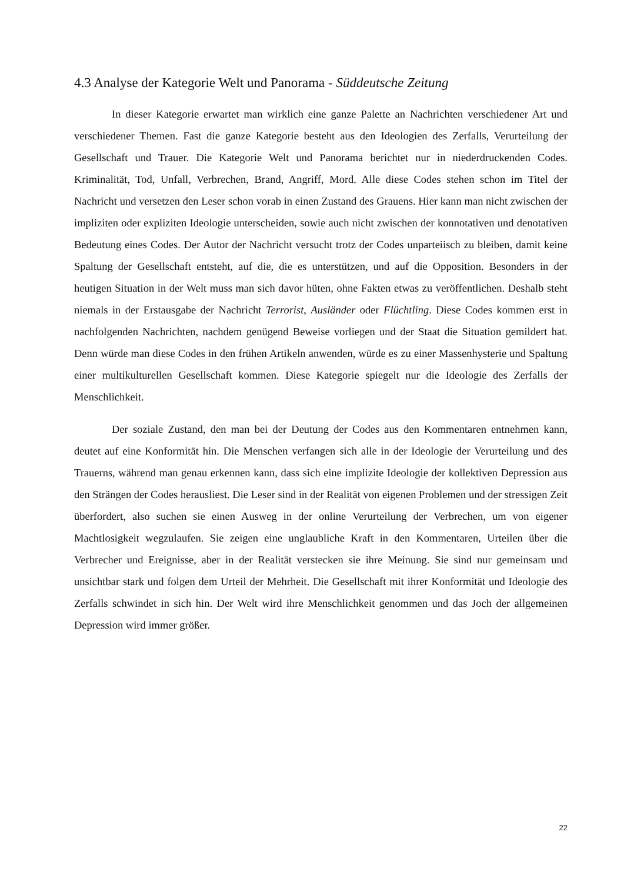4.3 Analyse der Kategorie Welt und Panorama - Süddeutsche Zeitung
In dieser Kategorie erwartet man wirklich eine ganze Palette an Nachrichten verschiedener Art und verschiedener Themen. Fast die ganze Kategorie besteht aus den Ideologien des Zerfalls, Verurteilung der Gesellschaft und Trauer. Die Kategorie Welt und Panorama berichtet nur in niederdruckenden Codes. Kriminalität, Tod, Unfall, Verbrechen, Brand, Angriff, Mord. Alle diese Codes stehen schon im Titel der Nachricht und versetzen den Leser schon vorab in einen Zustand des Grauens. Hier kann man nicht zwischen der impliziten oder expliziten Ideologie unterscheiden, sowie auch nicht zwischen der konnotativen und denotativen Bedeutung eines Codes. Der Autor der Nachricht versucht trotz der Codes unparteiisch zu bleiben, damit keine Spaltung der Gesellschaft entsteht, auf die, die es unterstützen, und auf die Opposition. Besonders in der heutigen Situation in der Welt muss man sich davor hüten, ohne Fakten etwas zu veröffentlichen. Deshalb steht niemals in der Erstausgabe der Nachricht Terrorist, Ausländer oder Flüchtling. Diese Codes kommen erst in nachfolgenden Nachrichten, nachdem genügend Beweise vorliegen und der Staat die Situation gemildert hat. Denn würde man diese Codes in den frühen Artikeln anwenden, würde es zu einer Massenhysterie und Spaltung einer multikulturellen Gesellschaft kommen. Diese Kategorie spiegelt nur die Ideologie des Zerfalls der Menschlichkeit.
Der soziale Zustand, den man bei der Deutung der Codes aus den Kommentaren entnehmen kann, deutet auf eine Konformität hin. Die Menschen verfangen sich alle in der Ideologie der Verurteilung und des Trauerns, während man genau erkennen kann, dass sich eine implizite Ideologie der kollektiven Depression aus den Strängen der Codes herausliest. Die Leser sind in der Realität von eigenen Problemen und der stressigen Zeit überfordert, also suchen sie einen Ausweg in der online Verurteilung der Verbrechen, um von eigener Machtlosigkeit wegzulaufen. Sie zeigen eine unglaubliche Kraft in den Kommentaren, Urteilen über die Verbrecher und Ereignisse, aber in der Realität verstecken sie ihre Meinung. Sie sind nur gemeinsam und unsichtbar stark und folgen dem Urteil der Mehrheit. Die Gesellschaft mit ihrer Konformität und Ideologie des Zerfalls schwindet in sich hin. Der Welt wird ihre Menschlichkeit genommen und das Joch der allgemeinen Depression wird immer größer.
22